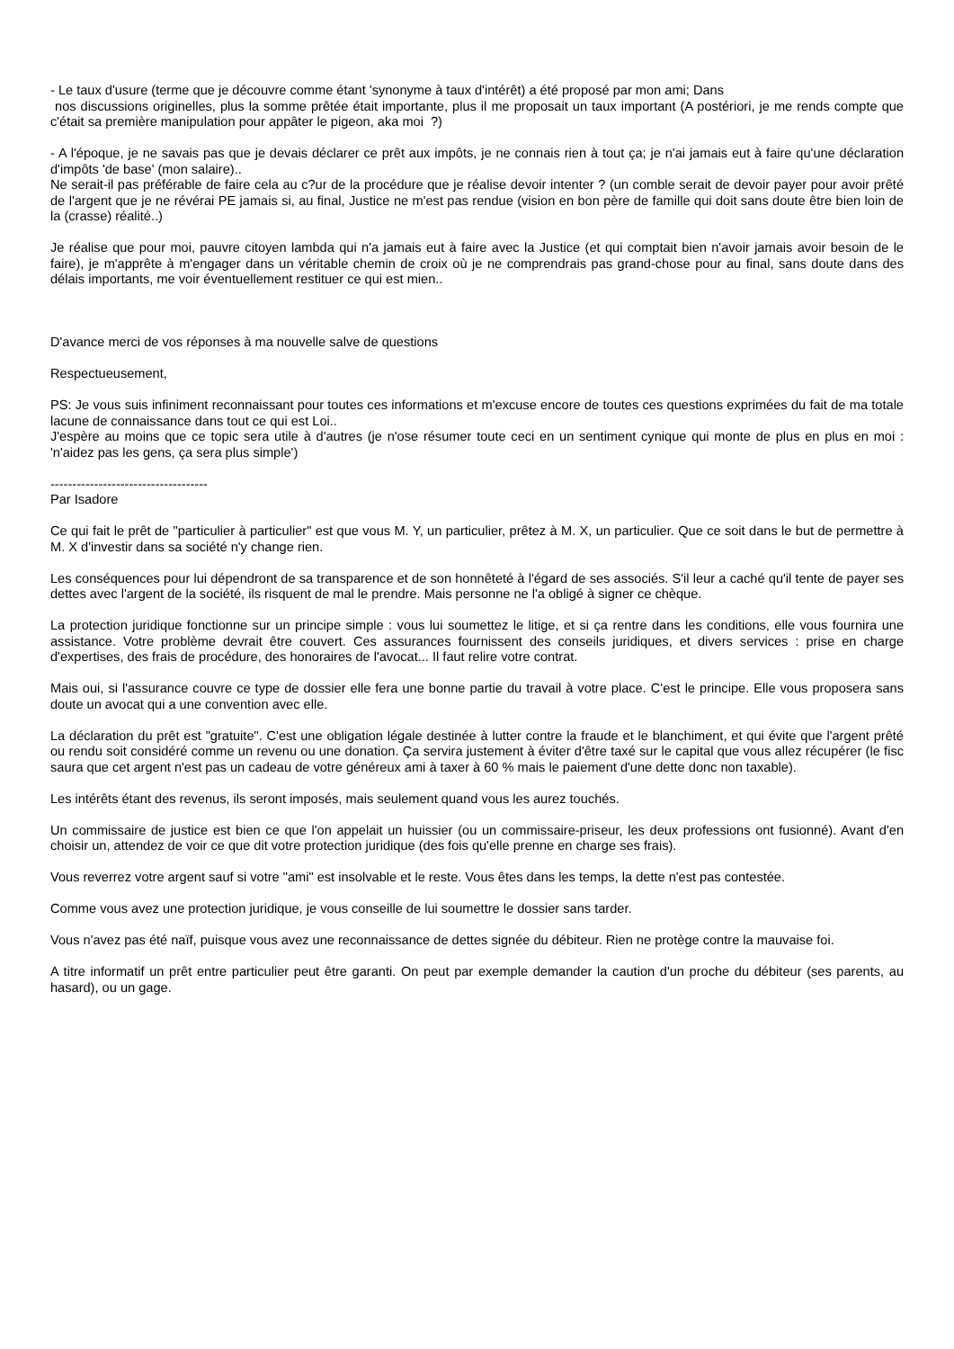- Le taux d'usure (terme que je découvre comme étant 'synonyme à taux d'intérêt) a été proposé par mon ami; Dans
nos discussions originelles, plus la somme prêtée était importante, plus il me proposait un taux important (A postériori, je me rends compte que c'était sa première manipulation pour appâter le pigeon, aka moi ?)
- A l'époque, je ne savais pas que je devais déclarer ce prêt aux impôts, je ne connais rien à tout ça; je n'ai jamais eut à faire qu'une déclaration d'impôts 'de base' (mon salaire)..
Ne serait-il pas préférable de faire cela au c?ur de la procédure que je réalise devoir intenter ? (un comble serait de devoir payer pour avoir prêté de l'argent que je ne révérai PE jamais si, au final, Justice ne m'est pas rendue (vision en bon père de famille qui doit sans doute être bien loin de la (crasse) réalité..)
Je réalise que pour moi, pauvre citoyen lambda qui n'a jamais eut à faire avec la Justice (et qui comptait bien n'avoir jamais avoir besoin de le faire), je m'apprête à m'engager dans un véritable chemin de croix où je ne comprendrais pas grand-chose pour au final, sans doute dans des délais importants, me voir éventuellement restituer ce qui est mien..
D'avance merci de vos réponses à ma nouvelle salve de questions
Respectueusement,
PS: Je vous suis infiniment reconnaissant pour toutes ces informations et m'excuse encore de toutes ces questions exprimées du fait de ma totale lacune de connaissance dans tout ce qui est Loi..
J'espère au moins que ce topic sera utile à d'autres (je n'ose résumer toute ceci en un sentiment cynique qui monte de plus en plus en moi : 'n'aidez pas les gens, ça sera plus simple')
------------------------------------
Par Isadore
Ce qui fait le prêt de "particulier à particulier" est que vous M. Y, un particulier, prêtez à M. X, un particulier. Que ce soit dans le but de permettre à M. X d'investir dans sa société n'y change rien.
Les conséquences pour lui dépendront de sa transparence et de son honnêteté à l'égard de ses associés. S'il leur a caché qu'il tente de payer ses dettes avec l'argent de la société, ils risquent de mal le prendre. Mais personne ne l'a obligé à signer ce chèque.
La protection juridique fonctionne sur un principe simple : vous lui soumettez le litige, et si ça rentre dans les conditions, elle vous fournira une assistance. Votre problème devrait être couvert. Ces assurances fournissent des conseils juridiques, et divers services : prise en charge d'expertises, des frais de procédure, des honoraires de l'avocat... Il faut relire votre contrat.
Mais oui, si l'assurance couvre ce type de dossier elle fera une bonne partie du travail à votre place. C'est le principe. Elle vous proposera sans doute un avocat qui a une convention avec elle.
La déclaration du prêt est "gratuite". C'est une obligation légale destinée à lutter contre la fraude et le blanchiment, et qui évite que l'argent prêté ou rendu soit considéré comme un revenu ou une donation. Ça servira justement à éviter d'être taxé sur le capital que vous allez récupérer (le fisc saura que cet argent n'est pas un cadeau de votre généreux ami à taxer à 60 % mais le paiement d'une dette donc non taxable).
Les intérêts étant des revenus, ils seront imposés, mais seulement quand vous les aurez touchés.
Un commissaire de justice est bien ce que l'on appelait un huissier (ou un commissaire-priseur, les deux professions ont fusionné). Avant d'en choisir un, attendez de voir ce que dit votre protection juridique (des fois qu'elle prenne en charge ses frais).
Vous reverrez votre argent sauf si votre "ami" est insolvable et le reste. Vous êtes dans les temps, la dette n'est pas contestée.
Comme vous avez une protection juridique, je vous conseille de lui soumettre le dossier sans tarder.
Vous n'avez pas été naïf, puisque vous avez une reconnaissance de dettes signée du débiteur. Rien ne protège contre la mauvaise foi.
A titre informatif un prêt entre particulier peut être garanti. On peut par exemple demander la caution d'un proche du débiteur (ses parents, au hasard), ou un gage.